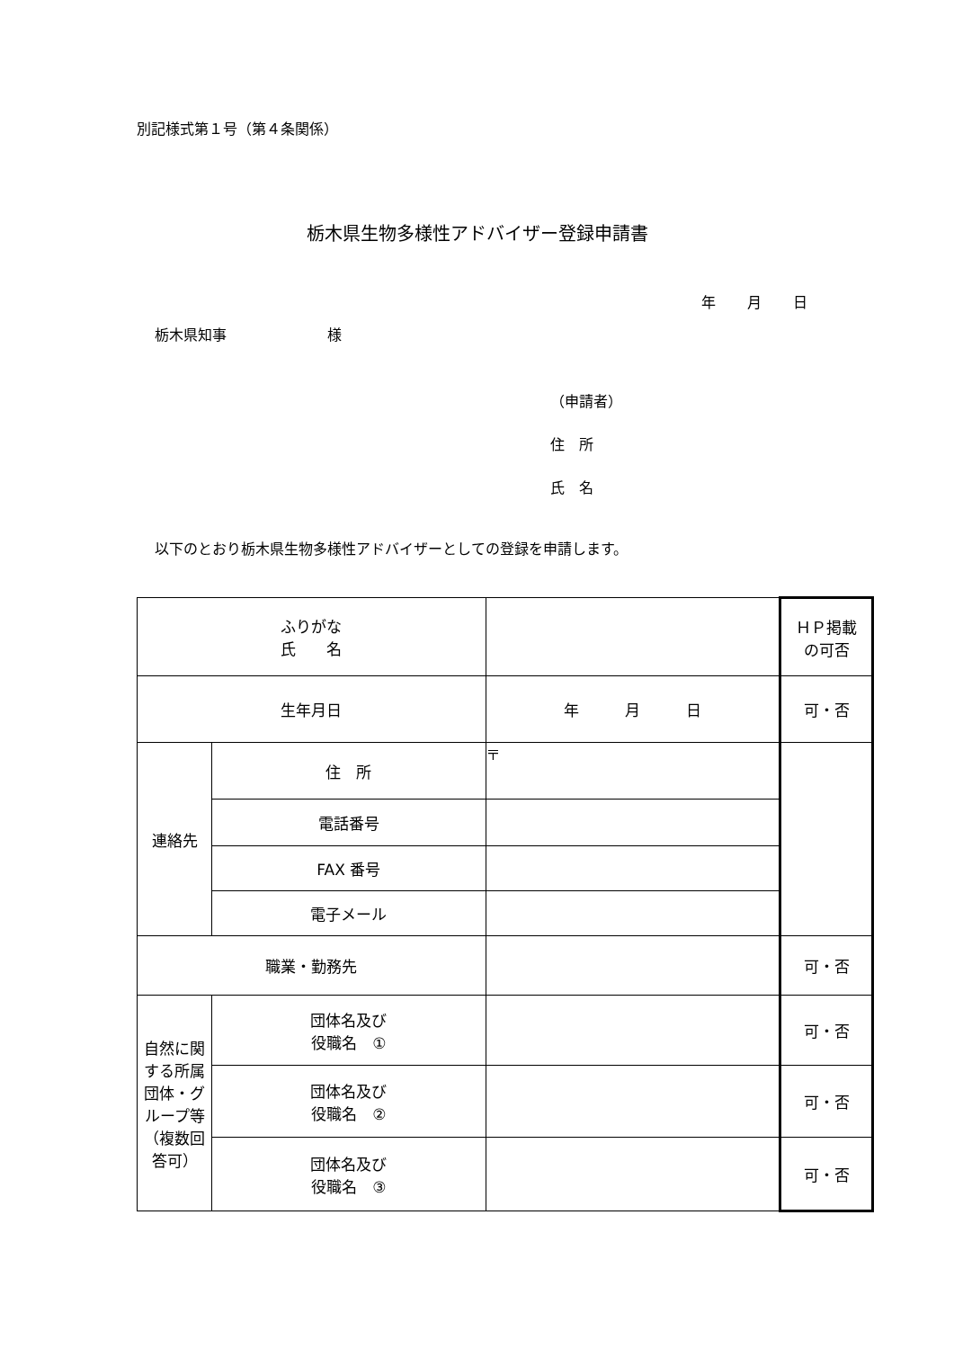別記様式第１号（第４条関係）
栃木県生物多様性アドバイザー登録申請書
年 月 日
栃木県知事　　　　　　　様
（申請者）
住　所
氏　名
以下のとおり栃木県生物多様性アドバイザーとしての登録を申請します。
| ふりがな 氏 名 | | | ＨＰ掲載 の可否 |
| 生年月日 | | 年 月 日 | 可・否 |
| 連絡先 | 住 所 | 〒 | |
| | 電話番号 | | |
| | FAX 番号 | | |
| | 電子メール | | |
| 職業・勤務先 | | | 可・否 |
| 自然に関する所属団体・グループ等（複数回答可） | 団体名及び 役職名 ① | | 可・否 |
| | 団体名及び 役職名 ② | | 可・否 |
| | 団体名及び 役職名 ③ | | 可・否 |